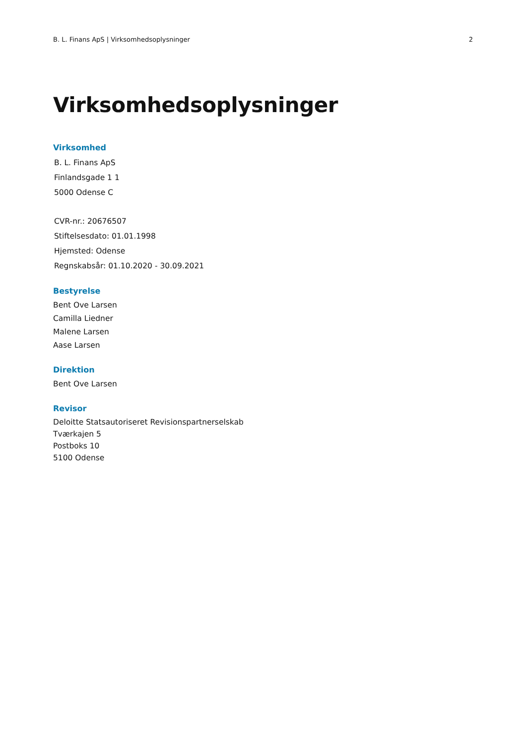B. L. Finans ApS | Virksomhedsoplysninger 2
Virksomhedsoplysninger
Virksomhed
B. L. Finans ApS
Finlandsgade 1 1
5000 Odense C
CVR-nr.: 20676507
Stiftelsesdato: 01.01.1998
Hjemsted: Odense
Regnskabsår: 01.10.2020 - 30.09.2021
Bestyrelse
Bent Ove Larsen
Camilla Liedner
Malene Larsen
Aase Larsen
Direktion
Bent Ove Larsen
Revisor
Deloitte Statsautoriseret Revisionspartnerselskab
Tværkajen 5
Postboks 10
5100 Odense